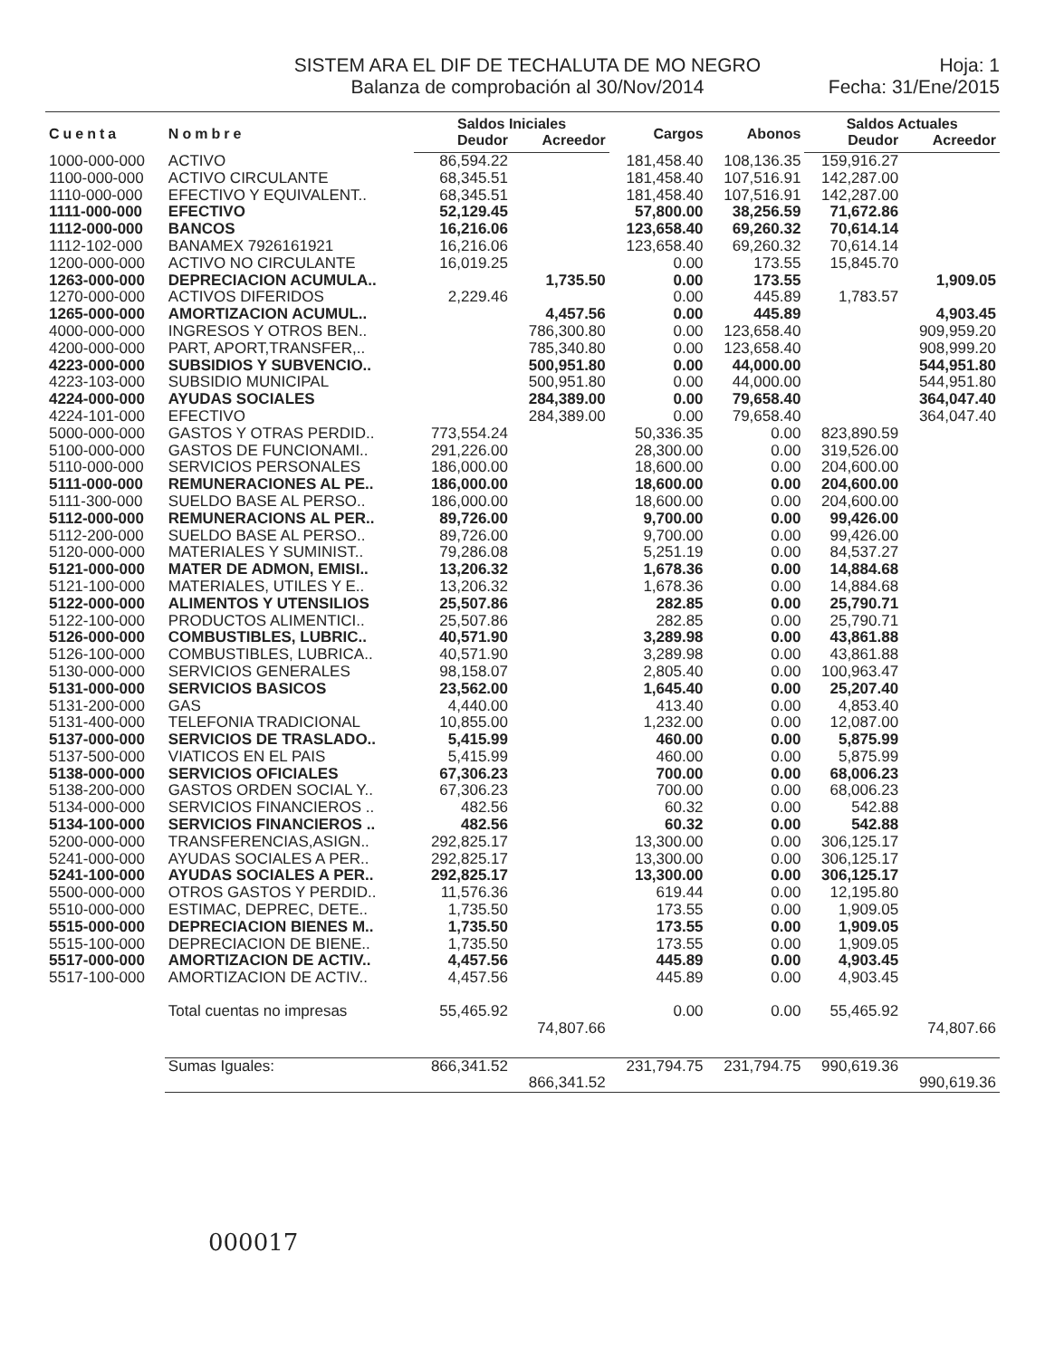SISTEM ARA EL DIF DE TECHALUTA DE MO NEGRO
Balanza de comprobación al 30/Nov/2014
Hoja: 1
Fecha: 31/Ene/2015
| Cuenta | Nombre | Saldos Iniciales | | Cargos | Abonos | Saldos Actuales | |
| --- | --- | --- | --- | --- | --- | --- | --- |
| | | Deudor | Acreedor | | | Deudor | Acreedor |
| 1000-000-000 | ACTIVO | 86,594.22 | | 181,458.40 | 108,136.35 | 159,916.27 | |
| 1100-000-000 | ACTIVO CIRCULANTE | 68,345.51 | | 181,458.40 | 107,516.91 | 142,287.00 | |
| 1110-000-000 | EFECTIVO Y EQUIVALENT.. | 68,345.51 | | 181,458.40 | 107,516.91 | 142,287.00 | |
| 1111-000-000 | EFECTIVO | 52,129.45 | | 57,800.00 | 38,256.59 | 71,672.86 | |
| 1112-000-000 | BANCOS | 16,216.06 | | 123,658.40 | 69,260.32 | 70,614.14 | |
| 1112-102-000 | BANAMEX 7926161921 | 16,216.06 | | 123,658.40 | 69,260.32 | 70,614.14 | |
| 1200-000-000 | ACTIVO NO CIRCULANTE | 16,019.25 | | 0.00 | 173.55 | 15,845.70 | |
| 1263-000-000 | DEPRECIACION ACUMULA.. | | 1,735.50 | 0.00 | 173.55 | | 1,909.05 |
| 1270-000-000 | ACTIVOS DIFERIDOS | 2,229.46 | | 0.00 | 445.89 | 1,783.57 | |
| 1265-000-000 | AMORTIZACION ACUMUL.. | | 4,457.56 | 0.00 | 445.89 | | 4,903.45 |
| 4000-000-000 | INGRESOS Y OTROS BEN.. | | 786,300.80 | 0.00 | 123,658.40 | | 909,959.20 |
| 4200-000-000 | PART, APORT,TRANSFER,.. | | 785,340.80 | 0.00 | 123,658.40 | | 908,999.20 |
| 4223-000-000 | SUBSIDIOS Y SUBVENCIO.. | | 500,951.80 | 0.00 | 44,000.00 | | 544,951.80 |
| 4223-103-000 | SUBSIDIO MUNICIPAL | | 500,951.80 | 0.00 | 44,000.00 | | 544,951.80 |
| 4224-000-000 | AYUDAS SOCIALES | | 284,389.00 | 0.00 | 79,658.40 | | 364,047.40 |
| 4224-101-000 | EFECTIVO | | 284,389.00 | 0.00 | 79,658.40 | | 364,047.40 |
| 5000-000-000 | GASTOS Y OTRAS PERDID.. | 773,554.24 | | 50,336.35 | 0.00 | 823,890.59 | |
| 5100-000-000 | GASTOS DE FUNCIONAMI.. | 291,226.00 | | 28,300.00 | 0.00 | 319,526.00 | |
| 5110-000-000 | SERVICIOS PERSONALES | 186,000.00 | | 18,600.00 | 0.00 | 204,600.00 | |
| 5111-000-000 | REMUNERACIONES AL PE.. | 186,000.00 | | 18,600.00 | 0.00 | 204,600.00 | |
| 5111-300-000 | SUELDO BASE AL PERSO.. | 186,000.00 | | 18,600.00 | 0.00 | 204,600.00 | |
| 5112-000-000 | REMUNERACIONS AL PER.. | 89,726.00 | | 9,700.00 | 0.00 | 99,426.00 | |
| 5112-200-000 | SUELDO BASE AL PERSO.. | 89,726.00 | | 9,700.00 | 0.00 | 99,426.00 | |
| 5120-000-000 | MATERIALES Y SUMINIST.. | 79,286.08 | | 5,251.19 | 0.00 | 84,537.27 | |
| 5121-000-000 | MATER DE ADMON, EMISI.. | 13,206.32 | | 1,678.36 | 0.00 | 14,884.68 | |
| 5121-100-000 | MATERIALES, UTILES Y E.. | 13,206.32 | | 1,678.36 | 0.00 | 14,884.68 | |
| 5122-000-000 | ALIMENTOS Y UTENSILIOS | 25,507.86 | | 282.85 | 0.00 | 25,790.71 | |
| 5122-100-000 | PRODUCTOS ALIMENTICI.. | 25,507.86 | | 282.85 | 0.00 | 25,790.71 | |
| 5126-000-000 | COMBUSTIBLES, LUBRIC.. | 40,571.90 | | 3,289.98 | 0.00 | 43,861.88 | |
| 5126-100-000 | COMBUSTIBLES, LUBRICA.. | 40,571.90 | | 3,289.98 | 0.00 | 43,861.88 | |
| 5130-000-000 | SERVICIOS GENERALES | 98,158.07 | | 2,805.40 | 0.00 | 100,963.47 | |
| 5131-000-000 | SERVICIOS BASICOS | 23,562.00 | | 1,645.40 | 0.00 | 25,207.40 | |
| 5131-200-000 | GAS | 4,440.00 | | 413.40 | 0.00 | 4,853.40 | |
| 5131-400-000 | TELEFONIA TRADICIONAL | 10,855.00 | | 1,232.00 | 0.00 | 12,087.00 | |
| 5137-000-000 | SERVICIOS DE TRASLADO.. | 5,415.99 | | 460.00 | 0.00 | 5,875.99 | |
| 5137-500-000 | VIATICOS EN EL PAIS | 5,415.99 | | 460.00 | 0.00 | 5,875.99 | |
| 5138-000-000 | SERVICIOS OFICIALES | 67,306.23 | | 700.00 | 0.00 | 68,006.23 | |
| 5138-200-000 | GASTOS ORDEN SOCIAL Y.. | 67,306.23 | | 700.00 | 0.00 | 68,006.23 | |
| 5134-000-000 | SERVICIOS FINANCIEROS .. | 482.56 | | 60.32 | 0.00 | 542.88 | |
| 5134-100-000 | SERVICIOS FINANCIEROS .. | 482.56 | | 60.32 | 0.00 | 542.88 | |
| 5200-000-000 | TRANSFERENCIAS,ASIGN.. | 292,825.17 | | 13,300.00 | 0.00 | 306,125.17 | |
| 5241-000-000 | AYUDAS SOCIALES A PER.. | 292,825.17 | | 13,300.00 | 0.00 | 306,125.17 | |
| 5241-100-000 | AYUDAS SOCIALES A PER.. | 292,825.17 | | 13,300.00 | 0.00 | 306,125.17 | |
| 5500-000-000 | OTROS GASTOS Y PERDID.. | 11,576.36 | | 619.44 | 0.00 | 12,195.80 | |
| 5510-000-000 | ESTIMAC, DEPREC, DETE.. | 1,735.50 | | 173.55 | 0.00 | 1,909.05 | |
| 5515-000-000 | DEPRECIACION BIENES M.. | 1,735.50 | | 173.55 | 0.00 | 1,909.05 | |
| 5515-100-000 | DEPRECIACION DE BIENE.. | 1,735.50 | | 173.55 | 0.00 | 1,909.05 | |
| 5517-000-000 | AMORTIZACION DE ACTIV.. | 4,457.56 | | 445.89 | 0.00 | 4,903.45 | |
| 5517-100-000 | AMORTIZACION DE ACTIV.. | 4,457.56 | | 445.89 | 0.00 | 4,903.45 | |
| | Total cuentas no impresas | 55,465.92 | | 0.00 | 0.00 | 55,465.92 | |
| | | | 74,807.66 | | | | 74,807.66 |
| | Sumas Iguales: | 866,341.52 | | 231,794.75 | 231,794.75 | 990,619.36 | |
| | | | 866,341.52 | | | | 990,619.36 |
000017